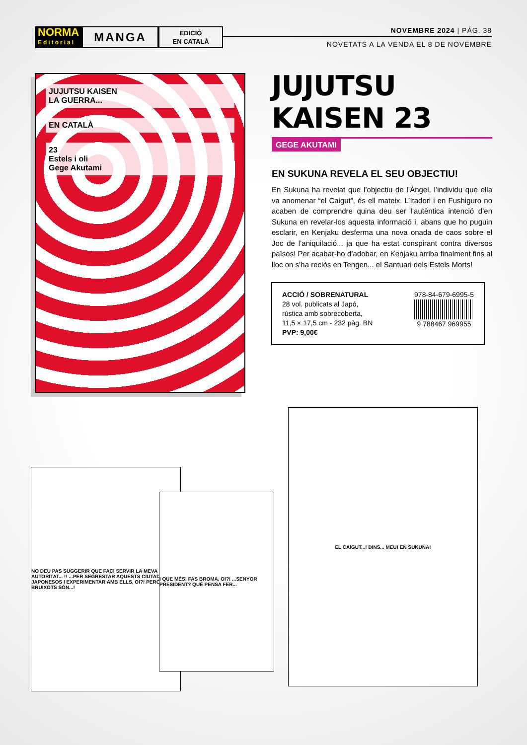NORMA
Editorial
MANGA
EDICIÓ
EN CATALÀ
NOVEMBRE 2024 | PÁG. 38
NOVETATS A LA VENDA EL 8 DE NOVEMBRE
JUJUTSU KAISEN
LA GUERRA...
EN CATALÀ
23
Estels i oli
Gege Akutami
JUJUTSU KAISEN 23
GEGE AKUTAMI
EN SUKUNA REVELA EL SEU OBJECTIU!
En Sukuna ha revelat que l’objectiu de l’Àngel, l’individu que ella va anomenar “el Caigut”, és ell mateix. L’Itadori i en Fushiguro no acaben de comprendre quina deu ser l’autèntica intenció d’en Sukuna en revelar-los aquesta informació i, abans que ho puguin esclarir, en Kenjaku desferma una nova onada de caos sobre el Joc de l’aniquilació... ja que ha estat conspirant contra diversos països! Per acabar-ho d’adobar, en Kenjaku arriba finalment fins al lloc on s’ha reclòs en Tengen... el Santuari dels Estels Morts!
ACCIÓ / SOBRENATURAL
28 vol. publicats al Japó,
rústica amb sobrecoberta,
11,5 × 17,5 cm - 232 pàg. BN
PVP: 9,00€
978-84-679-6995-5
9 788467 969955
NO DEU PAS SUGGERIR QUE FACI SERVIR LA MEVA AUTORITAT... !! ...PER SEGRESTAR AQUESTS CIUTADANS JAPONESOS I EXPERIMENTAR AMB ELLS, OI?! PERÒ SI ELS BRUIXOTS SÓN...!
I QUE MÉS! FAS BROMA, OI?! ...SENYOR PRESIDENT? QUÈ PENSA FER...
EL CAIGUT...! DINS... MEU! EN SUKUNA!